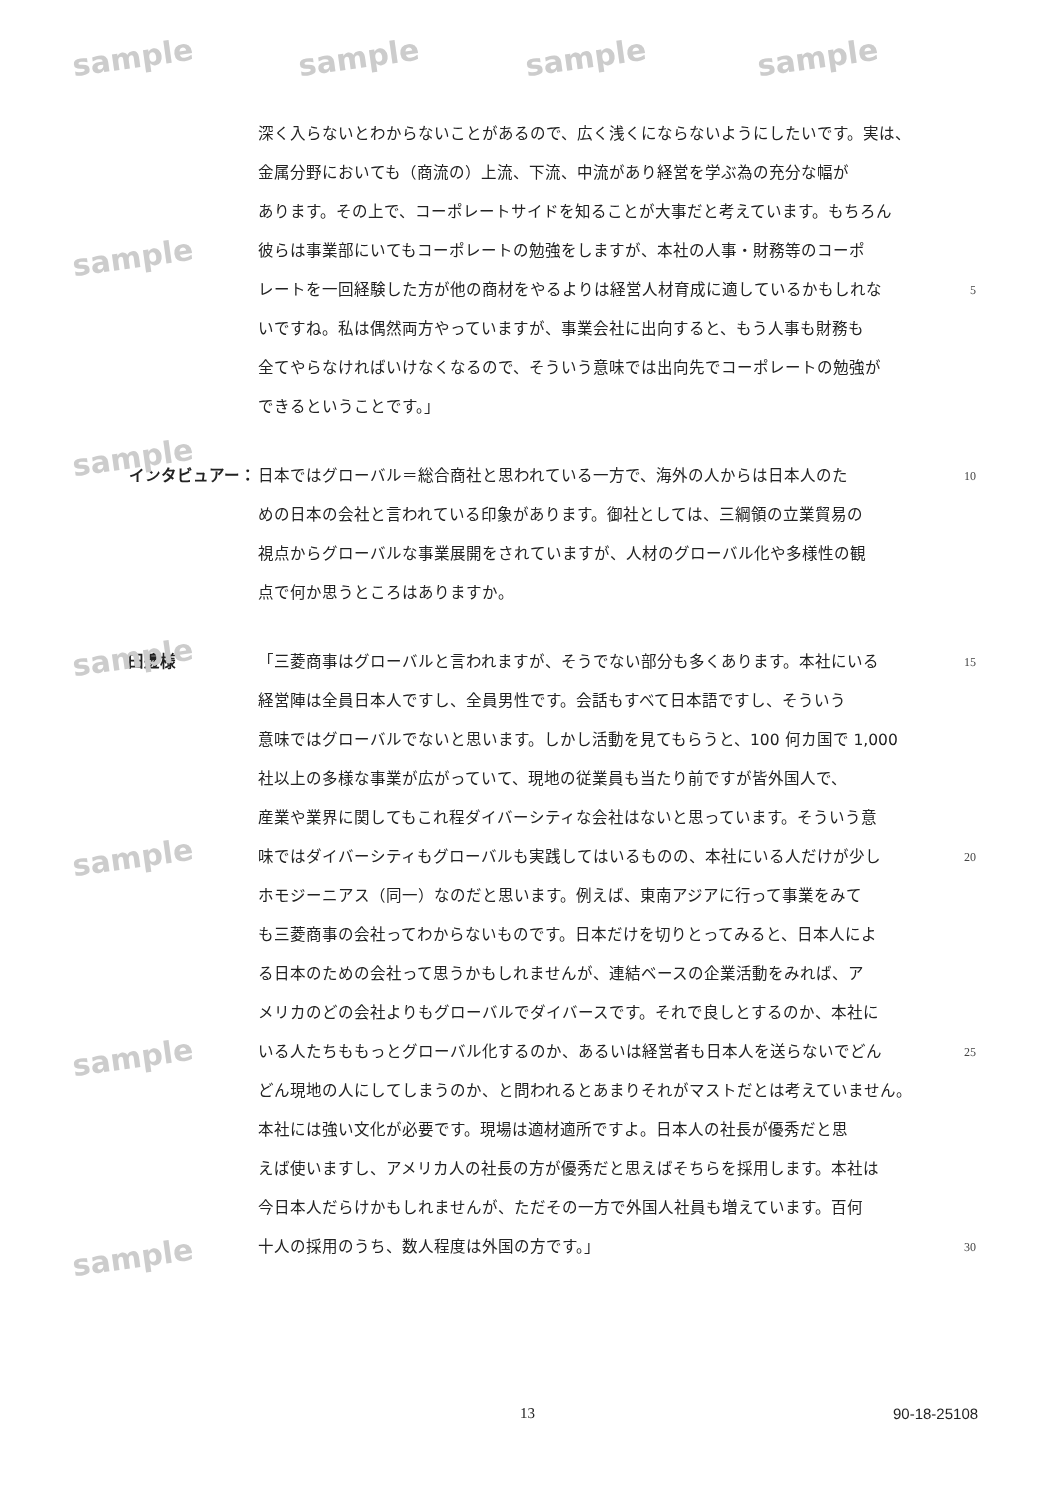sample sample sample sample
sample
sample
sample
sample
sample
sample
深く入らないとわからないことがあるので、広く浅くにならないようにしたいです。実は、
金属分野においても（商流の）上流、下流、中流があり経営を学ぶ為の充分な幅が
あります。その上で、コーポレートサイドを知ることが大事だと考えています。もちろん
彼らは事業部にいてもコーポレートの勉強をしますが、本社の人事・財務等のコーポ
レートを一回経験した方が他の商材をやるよりは経営人材育成に適しているかもしれな
5
いですね。私は偶然両方やっていますが、事業会社に出向すると、もう人事も財務も
全てやらなければいけなくなるので、そういう意味では出向先でコーポレートの勉強が
できるということです。」
インタビュアー： 日本ではグローバル＝総合商社と思われている一方で、海外の人からは日本人のた
10
めの日本の会社と言われている印象があります。御社としては、三綱領の立業貿易の
視点からグローバルな事業展開をされていますが、人材のグローバル化や多様性の観
点で何か思うところはありますか。
田邊様 「三菱商事はグローバルと言われますが、そうでない部分も多くあります。本社にいる
15
経営陣は全員日本人ですし、全員男性です。会話もすべて日本語ですし、そういう
意味ではグローバルでないと思います。しかし活動を見てもらうと、100 何カ国で 1,000
社以上の多様な事業が広がっていて、現地の従業員も当たり前ですが皆外国人で、
産業や業界に関してもこれ程ダイバーシティな会社はないと思っています。そういう意
味ではダイバーシティもグローバルも実践してはいるものの、本社にいる人だけが少し
20
ホモジーニアス（同一）なのだと思います。例えば、東南アジアに行って事業をみて
も三菱商事の会社ってわからないものです。日本だけを切りとってみると、日本人によ
る日本のための会社って思うかもしれませんが、連結ベースの企業活動をみれば、ア
メリカのどの会社よりもグローバルでダイバースです。それで良しとするのか、本社に
いる人たちももっとグローバル化するのか、あるいは経営者も日本人を送らないでどん
25
どん現地の人にしてしまうのか、と問われるとあまりそれがマストだとは考えていません。
本社には強い文化が必要です。現場は適材適所ですよ。日本人の社長が優秀だと思
えば使いますし、アメリカ人の社長の方が優秀だと思えばそちらを採用します。本社は
今日本人だらけかもしれませんが、ただその一方で外国人社員も増えています。百何
十人の採用のうち、数人程度は外国の方です。」
30
13 90-18-25108